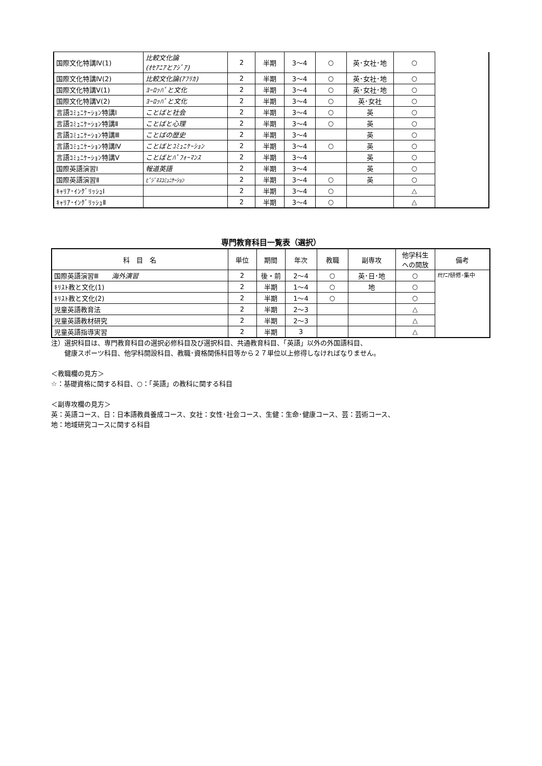| 国際文化特講Ⅳ(1) | 比較文化論 (ｵｾｱﾆｱとｱｼﾞｱ) | 2 | 半期 | 3～4 | ○ | 英･女社･地 | ○ | |
| 国際文化特講Ⅳ(2) | 比較文化論(ｱﾌﾘｶ) | 2 | 半期 | 3～4 | ○ | 英･女社･地 | ○ | |
| 国際文化特講Ⅴ(1) | ﾖｰﾛｯﾊﾟと文化 | 2 | 半期 | 3～4 | ○ | 英･女社･地 | ○ | |
| 国際文化特講Ⅴ(2) | ﾖｰﾛｯﾊﾟと文化 | 2 | 半期 | 3～4 | ○ | 英･女社 | ○ | |
| 言語ｺﾐｭﾆｹｰｼｮﾝ特講Ⅰ | ことばと社会 | 2 | 半期 | 3～4 | ○ | 英 | ○ | |
| 言語ｺﾐｭﾆｹｰｼｮﾝ特講Ⅱ | ことばと心理 | 2 | 半期 | 3～4 | ○ | 英 | ○ | |
| 言語ｺﾐｭﾆｹｰｼｮﾝ特講Ⅲ | ことばの歴史 | 2 | 半期 | 3～4 | | 英 | ○ | |
| 言語ｺﾐｭﾆｹｰｼｮﾝ特講Ⅳ | ことばとｺﾐｭﾆｹｰｼｮﾝ | 2 | 半期 | 3～4 | ○ | 英 | ○ | |
| 言語ｺﾐｭﾆｹｰｼｮﾝ特講Ⅴ | ことばとﾊﾟﾌｫｰﾏﾝｽ | 2 | 半期 | 3～4 | | 英 | ○ | |
| 国際英語演習Ⅰ | 報道英語 | 2 | 半期 | 3～4 | | 英 | ○ | |
| 国際英語演習Ⅱ | ﾋﾞｼﾞﾈｽｺﾐｭﾆｹｰｼｮﾝ | 2 | 半期 | 3～4 | ○ | 英 | ○ | |
| ｷｬﾘｱ･ｲﾝｸﾞﾘｯｼｭⅠ | | 2 | 半期 | 3～4 | ○ | | △ | |
| ｷｬﾘｱ･ｲﾝｸﾞﾘｯｼｭⅡ | | 2 | 半期 | 3～4 | ○ | | △ | |
専門教育科目一覧表（選択）
| 科 目 名 | 単位 | 期間 | 年次 | 教職 | 副専攻 | 他学科生 への開放 | 備考 |
| --- | --- | --- | --- | --- | --- | --- | --- |
| 国際英語演習Ⅲ 海外演習 | 2 | 後・前 | 2～4 | ○ | 英･日･地 | ○ | ｵｾｱﾆｱ研修･集中 |
| ｷﾘｽﾄ教と文化(1) | 2 | 半期 | 1～4 | ○ | 地 | ○ | |
| ｷﾘｽﾄ教と文化(2) | 2 | 半期 | 1～4 | ○ | | ○ | |
| 児童英語教育法 | 2 | 半期 | 2～3 | | | △ | |
| 児童英語教材研究 | 2 | 半期 | 2～3 | | | △ | |
| 児童英語指導実習 | 2 | 半期 | 3 | | | △ | |
注）選択科目は、専門教育科目の選択必修科目及び選択科目、共通教育科目、「英語」以外の外国語科目、
　　健康スポーツ科目、他学科開設科目、教職･資格関係科目等から２７単位以上修得しなければなりません。
＜教職欄の見方＞
☆：基礎資格に関する科目、○：「英語」の教科に関する科目
＜副専攻欄の見方＞
英：英語コース、日：日本語教員養成コース、女社：女性･社会コース、生健：生命･健康コース、芸：芸術コース、
地：地域研究コースに関する科目